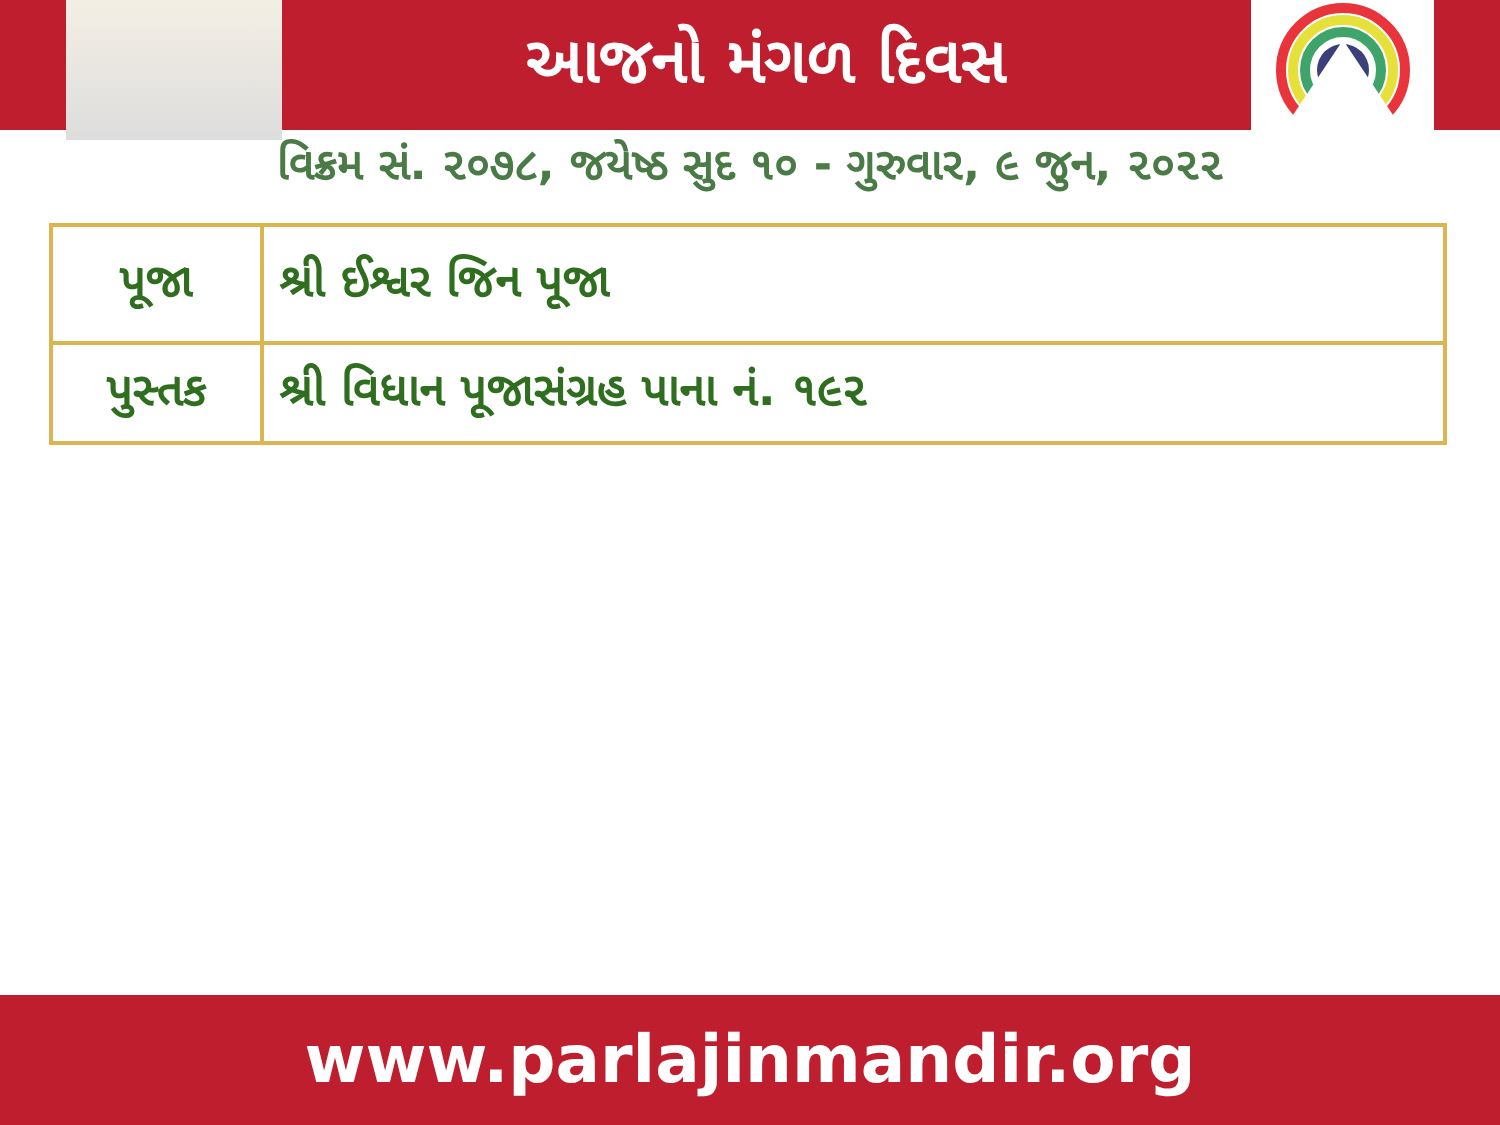આજનો મંગળ દિવસ
વિક્રમ સં. ૨૦૭૮, જયેષ્ઠ સુદ ૧૦ - ગુરુવાર, ૯ જુન, ૨૦૨૨
| પૂજા | શ્રી ઈશ્વર જિન પૂજા |
| પુસ્તક | શ્રી વિધાન પૂજાસંગ્રહ પાના નં. ૧૯૨ |
www.parlajinmandir.org